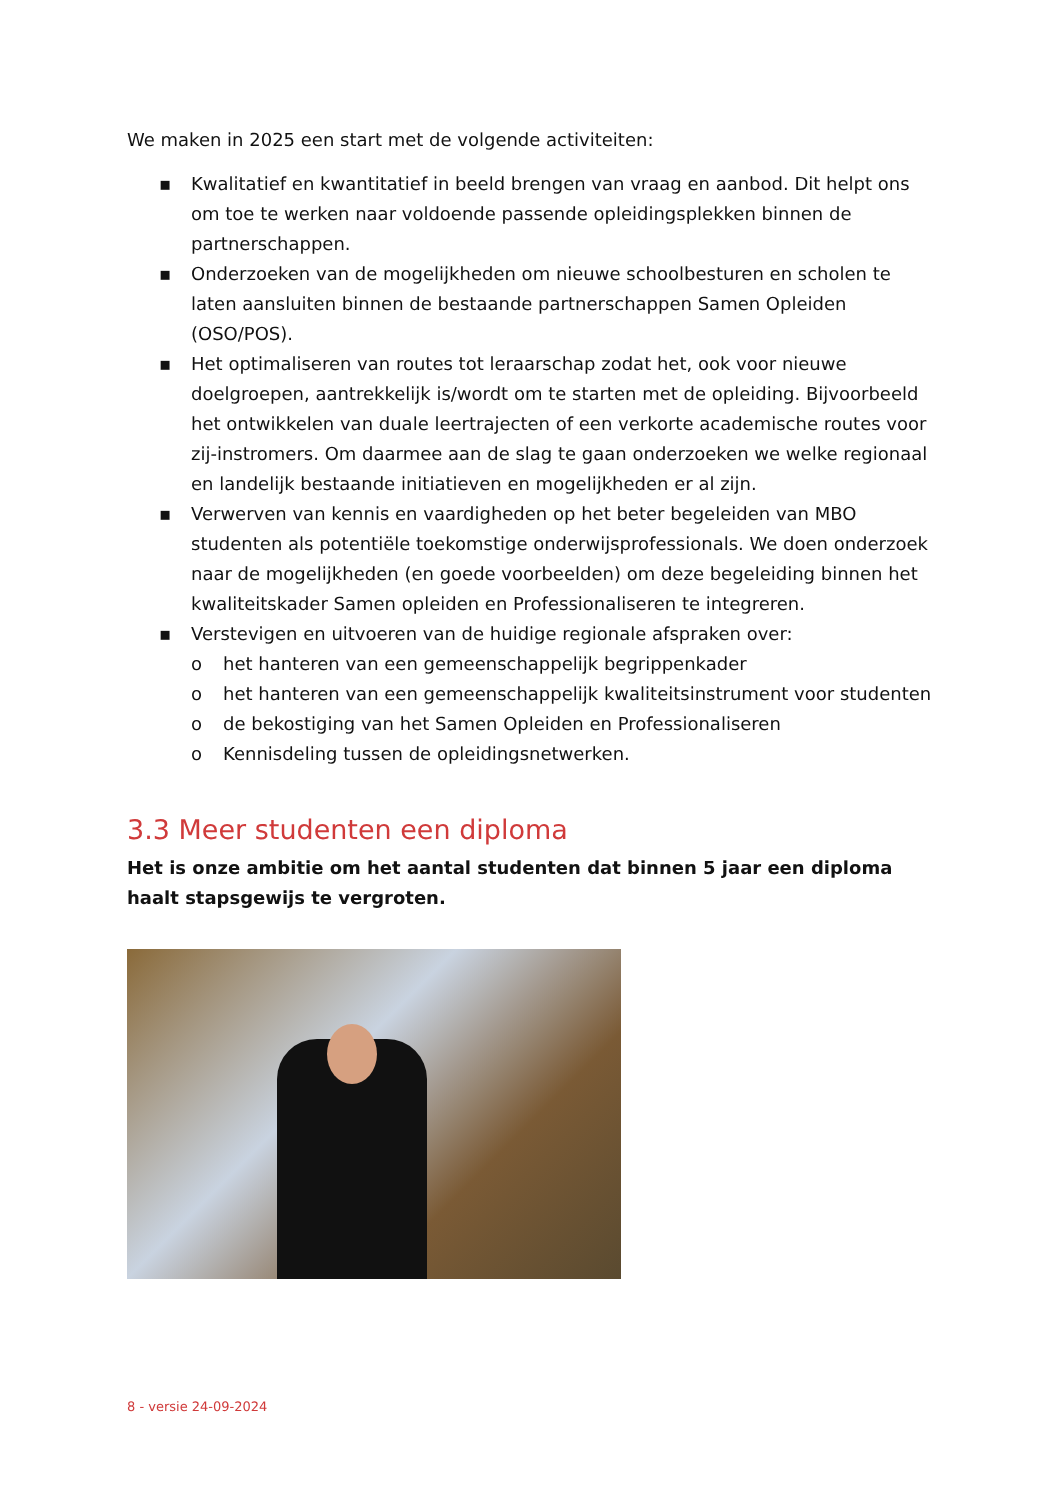We maken in 2025 een start met de volgende activiteiten:
▪ Kwalitatief en kwantitatief in beeld brengen van vraag en aanbod. Dit helpt ons om toe te werken naar voldoende passende opleidingsplekken binnen de partnerschappen.
▪ Onderzoeken van de mogelijkheden om nieuwe schoolbesturen en scholen te laten aansluiten binnen de bestaande partnerschappen Samen Opleiden (OSO/POS).
▪ Het optimaliseren van routes tot leraarschap zodat het, ook voor nieuwe doelgroepen, aantrekkelijk is/wordt om te starten met de opleiding. Bijvoorbeeld het ontwikkelen van duale leertrajecten of een verkorte academische routes voor zij-instromers. Om daarmee aan de slag te gaan onderzoeken we welke regionaal en landelijk bestaande initiatieven en mogelijkheden er al zijn.
▪ Verwerven van kennis en vaardigheden op het beter begeleiden van MBO studenten als potentiële toekomstige onderwijsprofessionals. We doen onderzoek naar de mogelijkheden (en goede voorbeelden) om deze begeleiding binnen het kwaliteitskader Samen opleiden en Professionaliseren te integreren.
▪ Verstevigen en uitvoeren van de huidige regionale afspraken over:
o het hanteren van een gemeenschappelijk begrippenkader
o het hanteren van een gemeenschappelijk kwaliteitsinstrument voor studenten
o de bekostiging van het Samen Opleiden en Professionaliseren
o Kennisdeling tussen de opleidingsnetwerken.
3.3 Meer studenten een diploma
Het is onze ambitie om het aantal studenten dat binnen 5 jaar een diploma haalt stapsgewijs te vergroten.
8 - versie 24-09-2024